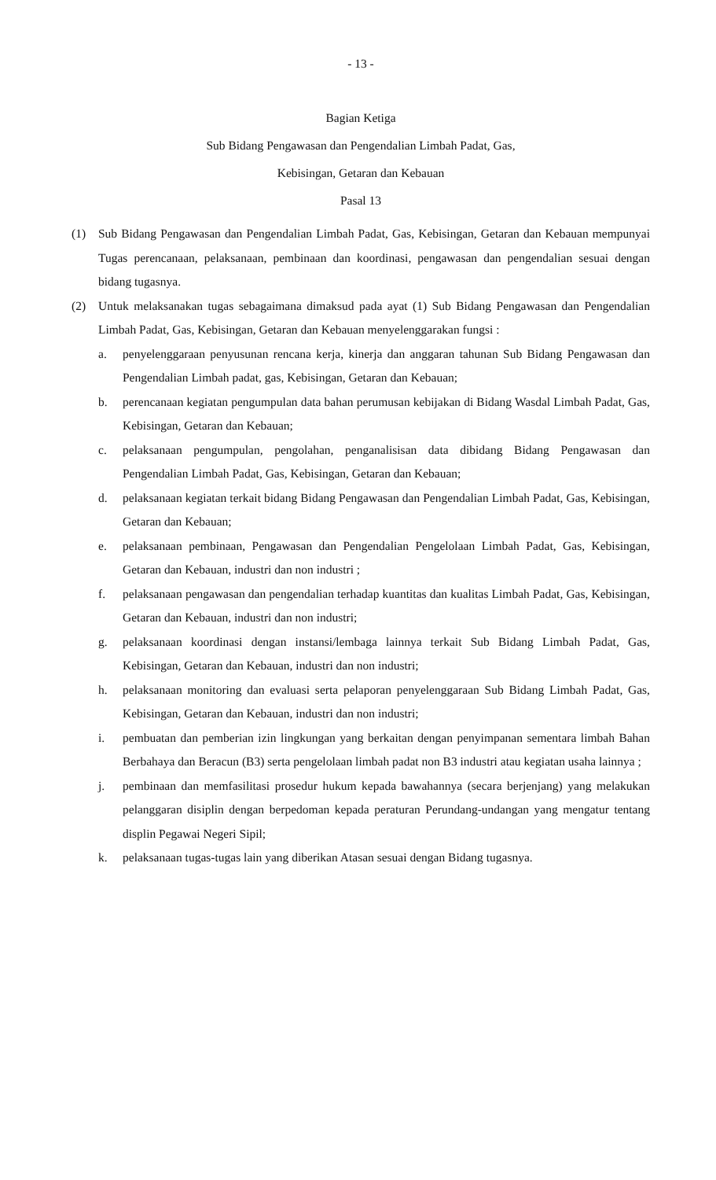- 13 -
Bagian Ketiga
Sub Bidang Pengawasan dan Pengendalian Limbah Padat, Gas,
Kebisingan, Getaran dan Kebauan
Pasal 13
(1) Sub Bidang Pengawasan dan Pengendalian Limbah Padat, Gas, Kebisingan, Getaran dan Kebauan mempunyai Tugas perencanaan, pelaksanaan, pembinaan dan koordinasi, pengawasan dan pengendalian sesuai dengan bidang tugasnya.
(2) Untuk melaksanakan tugas sebagaimana dimaksud pada ayat (1) Sub Bidang Pengawasan dan Pengendalian Limbah Padat, Gas, Kebisingan, Getaran dan Kebauan menyelenggarakan fungsi :
a. penyelenggaraan penyusunan rencana kerja, kinerja dan anggaran tahunan Sub Bidang Pengawasan dan Pengendalian Limbah padat, gas, Kebisingan, Getaran dan Kebauan;
b. perencanaan kegiatan pengumpulan data bahan perumusan kebijakan di Bidang Wasdal Limbah Padat, Gas, Kebisingan, Getaran dan Kebauan;
c. pelaksanaan pengumpulan, pengolahan, penganalisisan data dibidang Bidang Pengawasan dan Pengendalian Limbah Padat, Gas, Kebisingan, Getaran dan Kebauan;
d. pelaksanaan kegiatan terkait bidang Bidang Pengawasan dan Pengendalian Limbah Padat, Gas, Kebisingan, Getaran dan Kebauan;
e. pelaksanaan pembinaan, Pengawasan dan Pengendalian Pengelolaan Limbah Padat, Gas, Kebisingan, Getaran dan Kebauan, industri dan non industri ;
f. pelaksanaan pengawasan dan pengendalian terhadap kuantitas dan kualitas Limbah Padat, Gas, Kebisingan, Getaran dan Kebauan, industri dan non industri;
g. pelaksanaan koordinasi dengan instansi/lembaga lainnya terkait Sub Bidang Limbah Padat, Gas, Kebisingan, Getaran dan Kebauan, industri dan non industri;
h. pelaksanaan monitoring dan evaluasi serta pelaporan penyelenggaraan Sub Bidang Limbah Padat, Gas, Kebisingan, Getaran dan Kebauan, industri dan non industri;
i. pembuatan dan pemberian izin lingkungan yang berkaitan dengan penyimpanan sementara limbah Bahan Berbahaya dan Beracun (B3) serta pengelolaan limbah padat non B3 industri atau kegiatan usaha lainnya ;
j. pembinaan dan memfasilitasi prosedur hukum kepada bawahannya (secara berjenjang) yang melakukan pelanggaran disiplin dengan berpedoman kepada peraturan Perundang-undangan yang mengatur tentang displin Pegawai Negeri Sipil;
k. pelaksanaan tugas-tugas lain yang diberikan Atasan sesuai dengan Bidang tugasnya.